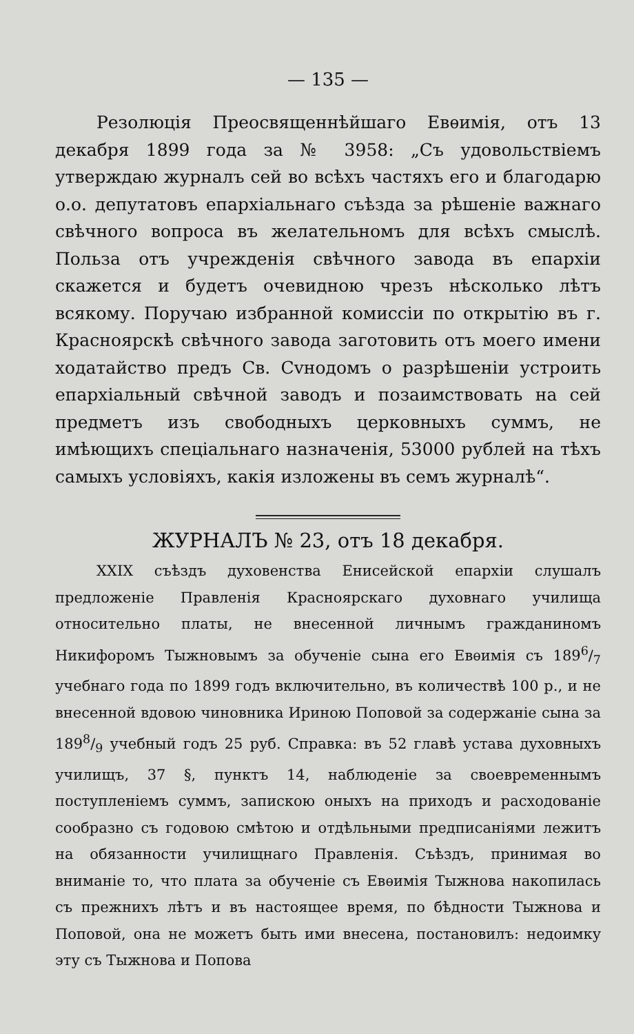— 135 —
Резолюція Преосвященнѣйшаго Евѳимія, отъ 13 декабря 1899 года за № 3958: „Съ удовольствіемъ утверждаю журналъ сей во всѣхъ частяхъ его и благодарю о.о. депутатовъ епархіальнаго съѣзда за рѣшеніе важнаго свѣчного вопроса въ желательномъ для всѣхъ смыслѣ. Польза отъ учрежденія свѣчного завода въ епархіи скажется и будетъ очевидною чрезъ нѣсколько лѣтъ всякому. Поручаю избранной комиссіи по открытію въ г. Красноярскѣ свѣчного завода заготовить отъ моего имени ходатайство предъ Св. Сvнодомъ о разрѣшеніи устроить епархіальный свѣчной заводъ и позаимствовать на сей предметъ изъ свободныхъ церковныхъ суммъ, не имѣющихъ спеціальнаго назначенія, 53000 рублей на тѣхъ самыхъ условіяхъ, какія изложены въ семъ журналѣ“.
ЖУРНАЛЪ № 23, отъ 18 декабря.
XXIX съѣздъ духовенства Енисейской епархіи слушалъ предложеніе Правленія Красноярскаго духовнаго училища относительно платы, не внесенной личнымъ гражданиномъ Никифоромъ Тыжновымъ за обученіе сына его Евѳимія съ 1896/7 учебнаго года по 1899 годъ включительно, въ количествѣ 100 р., и не внесенной вдовою чиновника Ириною Поповой за содержаніе сына за 1898/9 учебный годъ 25 руб. Справка: въ 52 главѣ устава духовныхъ училищъ, 37 §, пунктъ 14, наблюденіе за своевременнымъ поступленіемъ суммъ, запискою оныхъ на приходъ и расходованіе сообразно съ годовою смѣтою и отдѣльными предписаніями лежитъ на обязанности училищнаго Правленія. Съѣздъ, принимая во вниманіе то, что плата за обученіе съ Евѳимія Тыжнова накопилась съ прежнихъ лѣтъ и въ настоящее время, по бѣдности Тыжнова и Поповой, она не можетъ быть ими внесена, постановилъ: недоимку эту съ Тыжнова и Попова